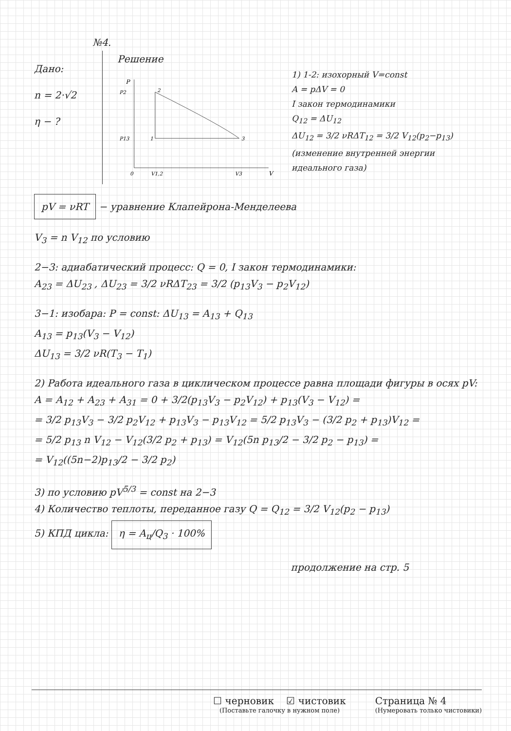№4.
Дано:
n = 2·√2
η − ?
Решение
P
P2
P13
0
V1,2
V3
V
2
1
3
1) 1-2: изохорный V=const
A = pΔV = 0
I закон термодинамики
Q<sub>12</sub> = ΔU<sub>12</sub>
ΔU<sub>12</sub> = 3/2 νRΔT<sub>12</sub> = 3/2 V<sub>12</sub>(p<sub>2</sub>−p<sub>13</sub>)
(изменение внутренней энергии идеального газа)
pV = νRT − уравнение Клапейрона-Менделеева
V<sub>3</sub> = n V<sub>12</sub> по условию
2−3: адиабатический процесс: Q = 0, I закон термодинамики:
A<sub>23</sub> = ΔU<sub>23</sub> , ΔU<sub>23</sub> = 3/2 νRΔT<sub>23</sub> = 3/2 (p<sub>13</sub>V<sub>3</sub> − p<sub>2</sub>V<sub>12</sub>)
3−1: изобара: P = const: ΔU<sub>13</sub> = A<sub>13</sub> + Q<sub>13</sub>
A<sub>13</sub> = p<sub>13</sub>(V<sub>3</sub> − V<sub>12</sub>)
ΔU<sub>13</sub> = 3/2 νR(T<sub>3</sub> − T<sub>1</sub>)
2) Работа идеального газа в циклическом процессе равна площади фигуры в осях pV: A = A<sub>12</sub> + A<sub>23</sub> + A<sub>31</sub> = 0 + 3/2(p<sub>13</sub>V<sub>3</sub> − p<sub>2</sub>V<sub>12</sub>) + p<sub>13</sub>(V<sub>3</sub> − V<sub>12</sub>) =
= 3/2 p<sub>13</sub>V<sub>3</sub> − 3/2 p<sub>2</sub>V<sub>12</sub> + p<sub>13</sub>V<sub>3</sub> − p<sub>13</sub>V<sub>12</sub> = 5/2 p<sub>13</sub>V<sub>3</sub> − (3/2 p<sub>2</sub> + p<sub>13</sub>)V<sub>12</sub> =
= 5/2 p<sub>13</sub> n V<sub>12</sub> − V<sub>12</sub>(3/2 p<sub>2</sub> + p<sub>13</sub>) = V<sub>12</sub>(5n p<sub>13</sub>/2 − 3/2 p<sub>2</sub> − p<sub>13</sub>) =
= V<sub>12</sub>((5n−2)p<sub>13</sub>/2 − 3/2 p<sub>2</sub>)
3) по условию pV<sup>5/3</sup> = const на 2−3
4) Количество теплоты, переданное газу Q = Q<sub>12</sub> = 3/2 V<sub>12</sub>(p<sub>2</sub> − p<sub>13</sub>)
5) КПД цикла: η = A<sub>ц</sub>/Q<sub>3</sub> · 100%
продолжение на стр. 5
☐ черновик ☑ чистовик
(Поставьте галочку в нужном поле)
Страница № 4
(Нумеровать только чистовики)